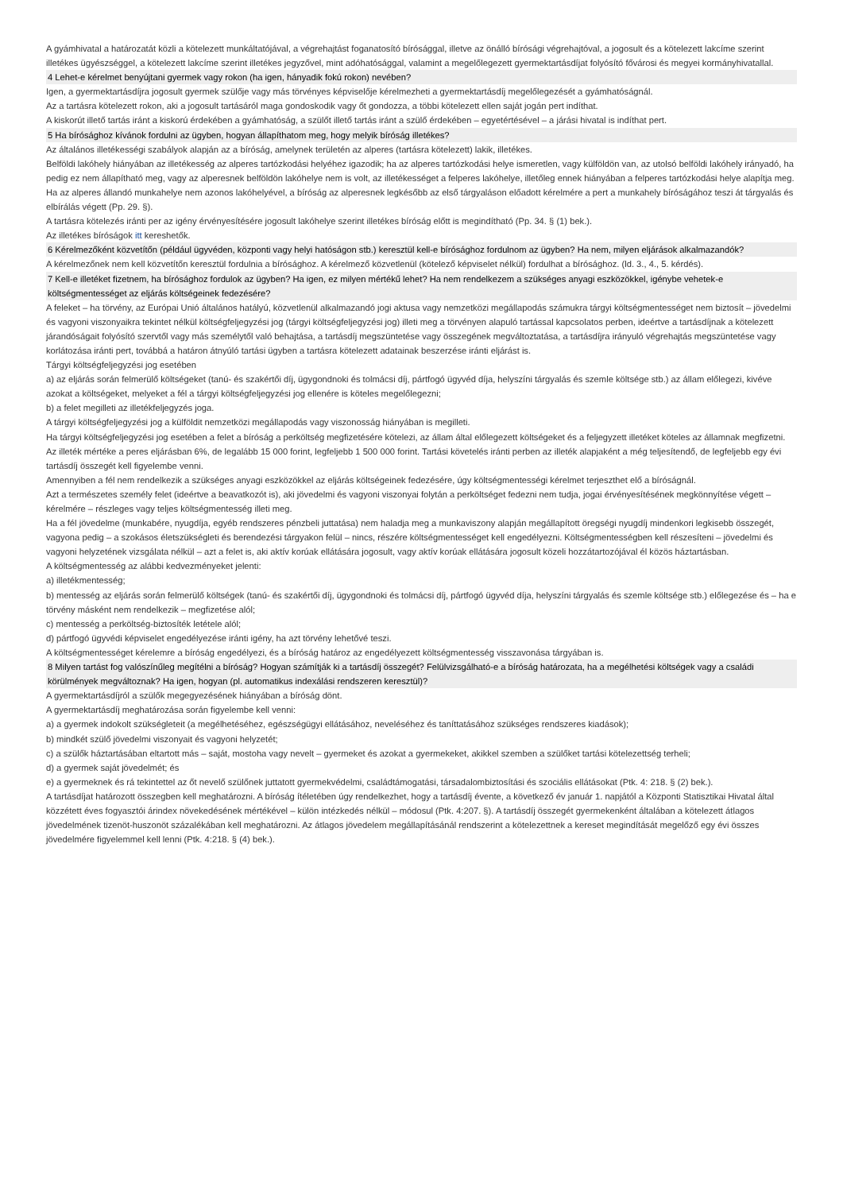A gyámhivatal a határozatát közli a kötelezett munkáltatójával, a végrehajtást foganatosító bírósággal, illetve az önálló bírósági végrehajtóval, a jogosult és a kötelezett lakcíme szerint illetékes ügyészséggel, a kötelezett lakcíme szerint illetékes jegyzővel, mint adóhatósággal, valamint a megelőlegezett gyermektartásdíjat folyósító fővárosi és megyei kormányhivatallal.
4 Lehet-e kérelmet benyújtani gyermek vagy rokon (ha igen, hányadik fokú rokon) nevében?
Igen, a gyermektartásdíjra jogosult gyermek szülője vagy más törvényes képviselője kérelmezheti a gyermektartásdíj megelőlegezését a gyámhatóságnál.
Az a tartásra kötelezett rokon, aki a jogosult tartásáról maga gondoskodik vagy őt gondozza, a többi kötelezett ellen saját jogán pert indíthat.
A kiskorút illető tartás iránt a kiskorú érdekében a gyámhatóság, a szülőt illető tartás iránt a szülő érdekében – egyetértésével – a járási hivatal is indíthat pert.
5 Ha bírósághoz kívánok fordulni az ügyben, hogyan állapíthatom meg, hogy melyik bíróság illetékes?
Az általános illetékességi szabályok alapján az a bíróság, amelynek területén az alperes (tartásra kötelezett) lakik, illetékes.
Belföldi lakóhely hiányában az illetékesség az alperes tartózkodási helyéhez igazodik; ha az alperes tartózkodási helye ismeretlen, vagy külföldön van, az utolsó belföldi lakóhely irányadó, ha pedig ez nem állapítható meg, vagy az alperesnek belföldön lakóhelye nem is volt, az illetékességet a felperes lakóhelye, illetőleg ennek hiányában a felperes tartózkodási helye alapítja meg.
Ha az alperes állandó munkahelye nem azonos lakóhelyével, a bíróság az alperesnek legkésőbb az első tárgyaláson előadott kérelmére a pert a munkahely bíróságához teszi át tárgyalás és elbírálás végett (Pp. 29. §).
A tartásra kötelezés iránti per az igény érvényesítésére jogosult lakóhelye szerint illetékes bíróság előtt is megindítható (Pp. 34. § (1) bek.).
Az illetékes bíróságok itt kereshetők.
6 Kérelmezőként közvetítőn (például ügyvéden, központi vagy helyi hatóságon stb.) keresztül kell-e bírósághoz fordulnom az ügyben? Ha nem, milyen eljárások alkalmazandók?
A kérelmezőnek nem kell közvetítőn keresztül fordulnia a bírósághoz. A kérelmező közvetlenül (kötelező képviselet nélkül) fordulhat a bírósághoz. (ld. 3., 4., 5. kérdés).
7 Kell-e illetéket fizetnem, ha bírósághoz fordulok az ügyben? Ha igen, ez milyen mértékű lehet? Ha nem rendelkezem a szükséges anyagi eszközökkel, igénybe vehetek-e költségmentességet az eljárás költségeinek fedezésére?
A feleket – ha törvény, az Európai Unió általános hatályú, közvetlenül alkalmazandó jogi aktusa vagy nemzetközi megállapodás számukra tárgyi költségmentességet nem biztosít – jövedelmi és vagyoni viszonyaikra tekintet nélkül költségfeljegyzési jog (tárgyi költségfeljegyzési jog) illeti meg a törvényen alapuló tartással kapcsolatos perben, ideértve a tartásdíjnak a kötelezett járandóságait folyósító szervtől vagy más személytől való behajtása, a tartásdíj megszüntetése vagy összegének megváltoztatása, a tartásdíjra irányuló végrehajtás megszüntetése vagy korlátozása iránti pert, továbbá a határon átnyúló tartási ügyben a tartásra kötelezett adatainak beszerzése iránti eljárást is.
Tárgyi költségfeljegyzési jog esetében
a) az eljárás során felmerülő költségeket (tanú- és szakértői díj, ügygondnoki és tolmácsi díj, pártfogó ügyvéd díja, helyszíni tárgyalás és szemle költsége stb.) az állam előlegezi, kivéve azokat a költségeket, melyeket a fél a tárgyi költségfeljegyzési jog ellenére is köteles megelőlegezni;
b) a felet megilleti az illetékfeljegyzés joga.
A tárgyi költségfeljegyzési jog a külföldit nemzetközi megállapodás vagy viszonosság hiányában is megilleti.
Ha tárgyi költségfeljegyzési jog esetében a felet a bíróság a perköltség megfizetésére kötelezi, az állam által előlegezett költségeket és a feljegyzett illetéket köteles az államnak megfizetni.
Az illeték mértéke a peres eljárásban 6%, de legalább 15 000 forint, legfeljebb 1 500 000 forint. Tartási követelés iránti perben az illeték alapjaként a még teljesítendő, de legfeljebb egy évi tartásdíj összegét kell figyelembe venni.
Amennyiben a fél nem rendelkezik a szükséges anyagi eszközökkel az eljárás költségeinek fedezésére, úgy költségmentességi kérelmet terjeszthet elő a bíróságnál.
Azt a természetes személy felet (ideértve a beavatkozót is), aki jövedelmi és vagyoni viszonyai folytán a perköltséget fedezni nem tudja, jogai érvényesítésének megkönnyítése végett – kérelmére – részleges vagy teljes költségmentesség illeti meg.
Ha a fél jövedelme (munkabére, nyugdíja, egyéb rendszeres pénzbeli juttatása) nem haladja meg a munkaviszony alapján megállapított öregségi nyugdíj mindenkori legkisebb összegét, vagyona pedig – a szokásos életszükségleti és berendezési tárgyakon felül – nincs, részére költségmentességet kell engedélyezni. Költségmentességben kell részesíteni – jövedelmi és vagyoni helyzetének vizsgálata nélkül – azt a felet is, aki aktív korúak ellátására jogosult, vagy aktív korúak ellátására jogosult közeli hozzátartozójával él közös háztartásban.
A költségmentesség az alábbi kedvezményeket jelenti:
a) illetékmentesség;
b) mentesség az eljárás során felmerülő költségek (tanú- és szakértői díj, ügygondnoki és tolmácsi díj, pártfogó ügyvéd díja, helyszíni tárgyalás és szemle költsége stb.) előlegezése és – ha e törvény másként nem rendelkezik – megfizetése alól;
c) mentesség a perköltség-biztosíték letétele alól;
d) pártfogó ügyvédi képviselet engedélyezése iránti igény, ha azt törvény lehetővé teszi.
A költségmentességet kérelemre a bíróság engedélyezi, és a bíróság határoz az engedélyezett költségmentesség visszavonása tárgyában is.
8 Milyen tartást fog valószínűleg megítélni a bíróság? Hogyan számítják ki a tartásdíj összegét? Felülvizsgálható-e a bíróság határozata, ha a megélhetési költségek vagy a családi körülmények megváltoznak? Ha igen, hogyan (pl. automatikus indexálási rendszeren keresztül)?
A gyermektartásdíjról a szülők megegyezésének hiányában a bíróság dönt.
A gyermektartásdíj meghatározása során figyelembe kell venni:
a) a gyermek indokolt szükségleteit (a megélhetéséhez, egészségügyi ellátásához, neveléséhez és taníttatásához szükséges rendszeres kiadások);
b) mindkét szülő jövedelmi viszonyait és vagyoni helyzetét;
c) a szülők háztartásában eltartott más – saját, mostoha vagy nevelt – gyermeket és azokat a gyermekeket, akikkel szemben a szülőket tartási kötelezettség terheli;
d) a gyermek saját jövedelmét; és
e) a gyermeknek és rá tekintettel az őt nevelő szülőnek juttatott gyermekvédelmi, családtámogatási, társadalombiztosítási és szociális ellátásokat (Ptk. 4: 218. § (2) bek.).
A tartásdíjat határozott összegben kell meghatározni. A bíróság ítéletében úgy rendelkezhet, hogy a tartásdíj évente, a következő év január 1. napjától a Központi Statisztikai Hivatal által közzétett éves fogyasztói árindex növekedésének mértékével – külön intézkedés nélkül – módosul (Ptk. 4:207. §). A tartásdíj összegét gyermekenként általában a kötelezett átlagos jövedelmének tizenöt-huszonöt százalékában kell meghatározni. Az átlagos jövedelem megállapításánál rendszerint a kötelezettnek a kereset megindítását megelőző egy évi összes jövedelmére figyelemmel kell lenni (Ptk. 4:218. § (4) bek.).